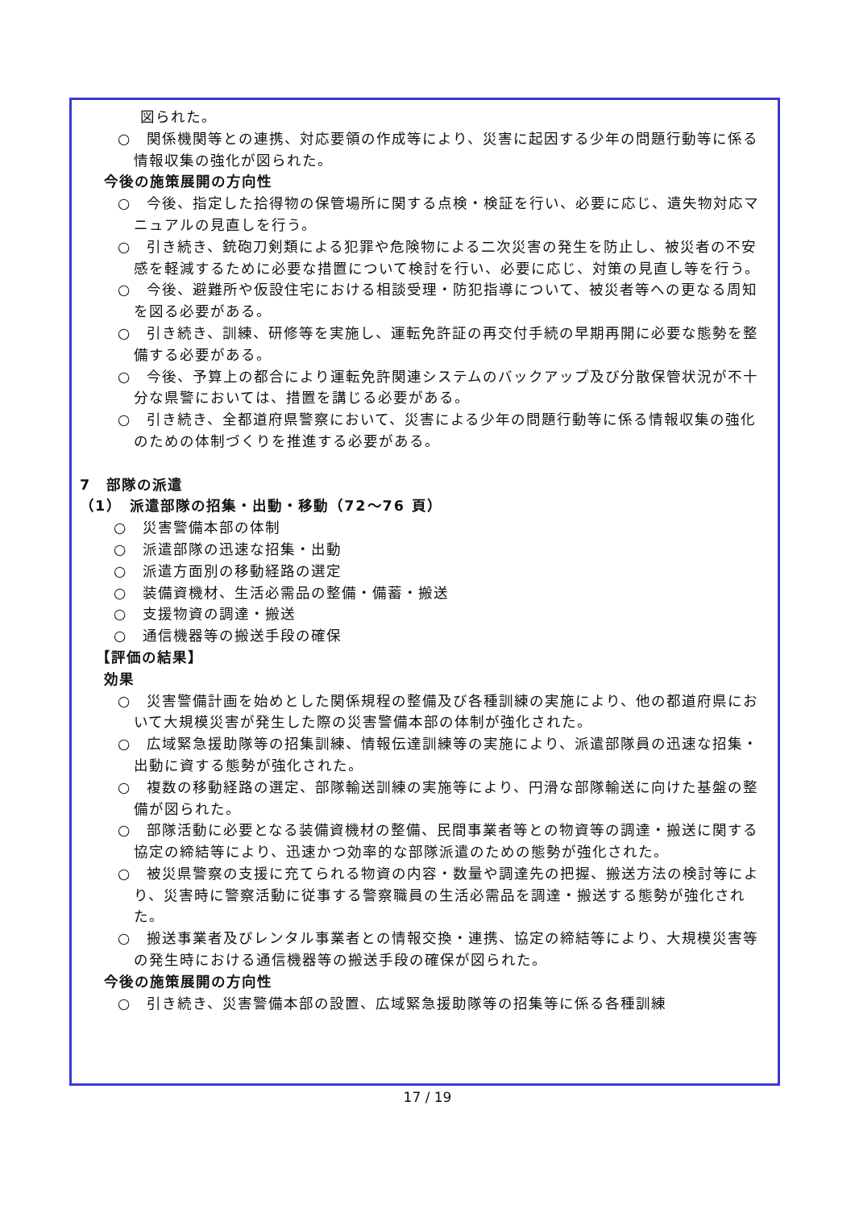図られた。
○　関係機関等との連携、対応要領の作成等により、災害に起因する少年の問題行動等に係る情報収集の強化が図られた。
今後の施策展開の方向性
○　今後、指定した拾得物の保管場所に関する点検・検証を行い、必要に応じ、遺失物対応マニュアルの見直しを行う。
○　引き続き、銃砲刀剣類による犯罪や危険物による二次災害の発生を防止し、被災者の不安感を軽減するために必要な措置について検討を行い、必要に応じ、対策の見直し等を行う。
○　今後、避難所や仮設住宅における相談受理・防犯指導について、被災者等への更なる周知を図る必要がある。
○　引き続き、訓練、研修等を実施し、運転免許証の再交付手続の早期再開に必要な態勢を整備する必要がある。
○　今後、予算上の都合により運転免許関連システムのバックアップ及び分散保管状況が不十分な県警においては、措置を講じる必要がある。
○　引き続き、全都道府県警察において、災害による少年の問題行動等に係る情報収集の強化のための体制づくりを推進する必要がある。
7　部隊の派遣
（1）　派遣部隊の招集・出動・移動（72～76 頁）
○　災害警備本部の体制
○　派遣部隊の迅速な招集・出動
○　派遣方面別の移動経路の選定
○　装備資機材、生活必需品の整備・備蓄・搬送
○　支援物資の調達・搬送
○　通信機器等の搬送手段の確保
【評価の結果】
効果
○　災害警備計画を始めとした関係規程の整備及び各種訓練の実施により、他の都道府県において大規模災害が発生した際の災害警備本部の体制が強化された。
○　広域緊急援助隊等の招集訓練、情報伝達訓練等の実施により、派遣部隊員の迅速な招集・出動に資する態勢が強化された。
○　複数の移動経路の選定、部隊輸送訓練の実施等により、円滑な部隊輸送に向けた基盤の整備が図られた。
○　部隊活動に必要となる装備資機材の整備、民間事業者等との物資等の調達・搬送に関する協定の締結等により、迅速かつ効率的な部隊派遣のための態勢が強化された。
○　被災県警察の支援に充てられる物資の内容・数量や調達先の把握、搬送方法の検討等により、災害時に警察活動に従事する警察職員の生活必需品を調達・搬送する態勢が強化された。
○　搬送事業者及びレンタル事業者との情報交換・連携、協定の締結等により、大規模災害等の発生時における通信機器等の搬送手段の確保が図られた。
今後の施策展開の方向性
○　引き続き、災害警備本部の設置、広域緊急援助隊等の招集等に係る各種訓練
17 / 19